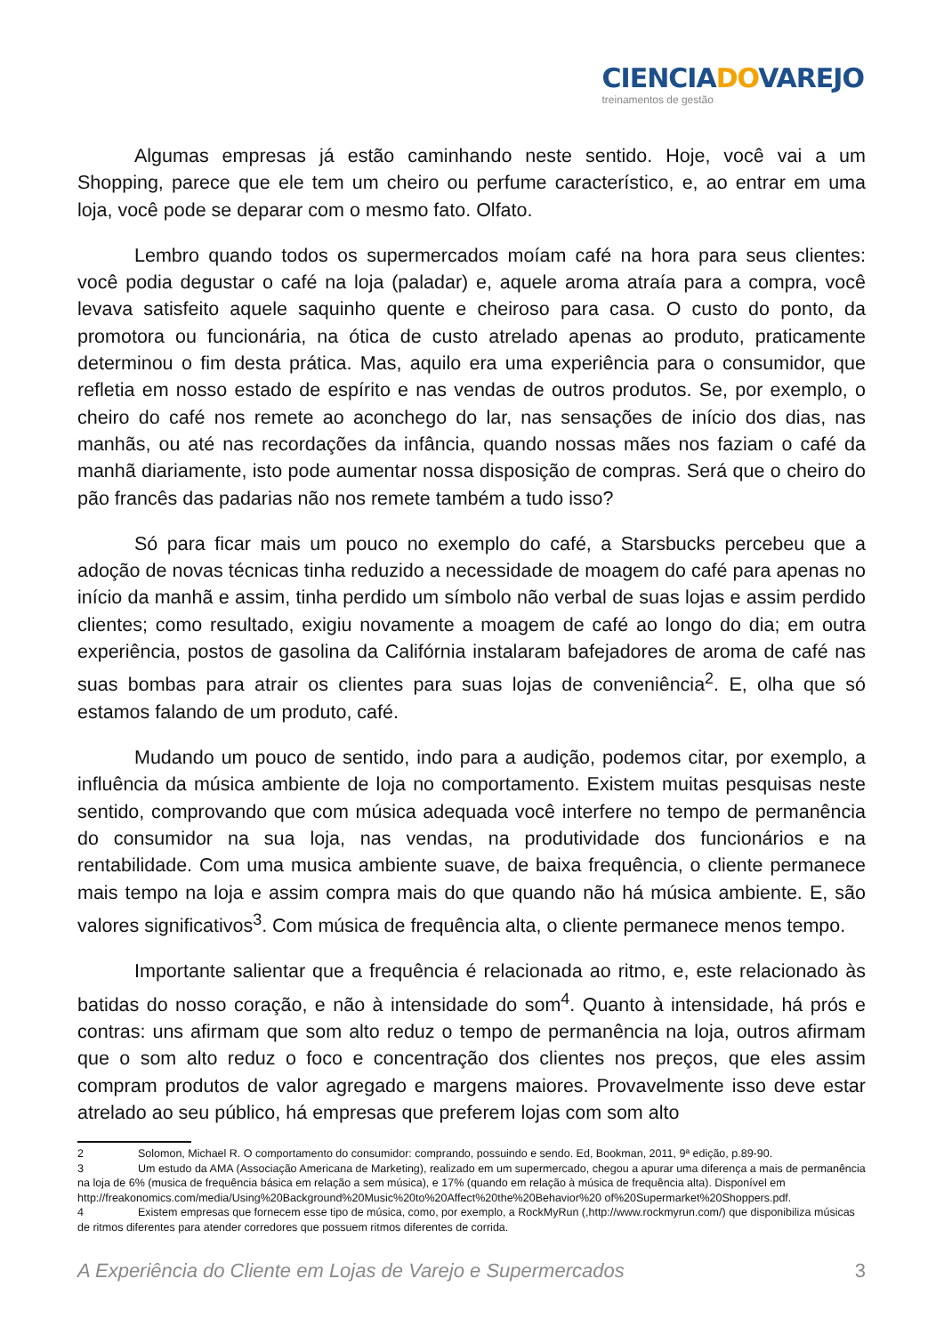CIENCIADOVAREJO
treinamentos de gestão
Algumas empresas já estão caminhando neste sentido. Hoje, você vai a um Shopping, parece que ele tem um cheiro ou perfume característico, e, ao entrar em uma loja, você pode se deparar com o mesmo fato. Olfato.
Lembro quando todos os supermercados moíam café na hora para seus clientes: você podia degustar o café na loja (paladar) e, aquele aroma atraía para a compra, você levava satisfeito aquele saquinho quente e cheiroso para casa. O custo do ponto, da promotora ou funcionária, na ótica de custo atrelado apenas ao produto, praticamente determinou o fim desta prática. Mas, aquilo era uma experiência para o consumidor, que refletia em nosso estado de espírito e nas vendas de outros produtos. Se, por exemplo, o cheiro do café nos remete ao aconchego do lar, nas sensações de início dos dias, nas manhãs, ou até nas recordações da infância, quando nossas mães nos faziam o café da manhã diariamente, isto pode aumentar nossa disposição de compras. Será que o cheiro do pão francês das padarias não nos remete também a tudo isso?
Só para ficar mais um pouco no exemplo do café, a Starsbucks percebeu que a adoção de novas técnicas tinha reduzido a necessidade de moagem do café para apenas no início da manhã e assim, tinha perdido um símbolo não verbal de suas lojas e assim perdido clientes; como resultado, exigiu novamente a moagem de café ao longo do dia; em outra experiência, postos de gasolina da Califórnia instalaram bafejadores de aroma de café nas suas bombas para atrair os clientes para suas lojas de conveniência<sup>2</sup>. E, olha que só estamos falando de um produto, café.
Mudando um pouco de sentido, indo para a audição, podemos citar, por exemplo, a influência da música ambiente de loja no comportamento. Existem muitas pesquisas neste sentido, comprovando que com música adequada você interfere no tempo de permanência do consumidor na sua loja, nas vendas, na produtividade dos funcionários e na rentabilidade. Com uma musica ambiente suave, de baixa frequência, o cliente permanece mais tempo na loja e assim compra mais do que quando não há música ambiente. E, são valores significativos<sup>3</sup>. Com música de frequência alta, o cliente permanece menos tempo.
Importante salientar que a frequência é relacionada ao ritmo, e, este relacionado às batidas do nosso coração, e não à intensidade do som<sup>4</sup>. Quanto à intensidade, há prós e contras: uns afirmam que som alto reduz o tempo de permanência na loja, outros afirmam que o som alto reduz o foco e concentração dos clientes nos preços, que eles assim compram produtos de valor agregado e margens maiores. Provavelmente isso deve estar atrelado ao seu público, há empresas que preferem lojas com som alto
2 Solomon, Michael R. O comportamento do consumidor: comprando, possuindo e sendo. Ed, Bookman, 2011, 9ª edição, p.89-90.
3 Um estudo da AMA (Associação Americana de Marketing), realizado em um supermercado, chegou a apurar uma diferença a mais de permanência na loja de 6% (musica de frequência básica em relação a sem música), e 17% (quando em relação à música de frequência alta). Disponível em http://freakonomics.com/media/Using%20Background%20Music%20to%20Affect%20the%20Behavior%20 of%20Supermarket%20Shoppers.pdf.
4 Existem empresas que fornecem esse tipo de música, como, por exemplo, a RockMyRun (,http://www.rockmyrun.com/) que disponibiliza músicas de ritmos diferentes para atender corredores que possuem ritmos diferentes de corrida.
A Experiência do Cliente em Lojas de Varejo e Supermercados 3